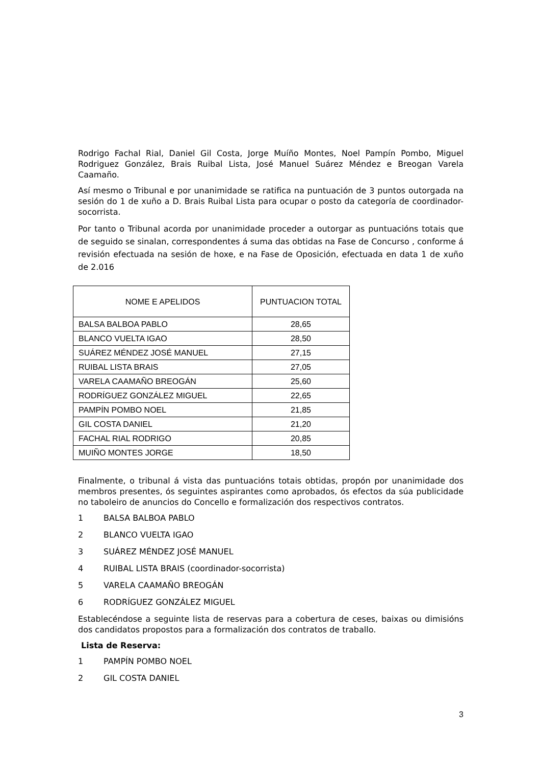Rodrigo Fachal Rial, Daniel Gil Costa, Jorge Muíño Montes, Noel Pampín Pombo, Miguel Rodriguez González, Brais Ruibal Lista, José Manuel Suárez Méndez e Breogan Varela Caamaño.
Así mesmo o Tribunal e por unanimidade se ratifica na puntuación de 3 puntos outorgada na sesión do 1 de xuño a D. Brais Ruibal Lista para ocupar o posto da categoría de coordinador-socorrista.
Por tanto o Tribunal acorda por unanimidade proceder a outorgar as puntuacións totais que de seguido se sinalan, correspondentes á suma das obtidas na Fase de Concurso , conforme á revisión efectuada na sesión de hoxe, e na Fase de Oposición, efectuada en data 1 de xuño de 2.016
| NOME E APELIDOS | PUNTUACION TOTAL |
| --- | --- |
| BALSA BALBOA PABLO | 28,65 |
| BLANCO VUELTA IGAO | 28,50 |
| SUÁREZ MÉNDEZ JOSÉ MANUEL | 27,15 |
| RUIBAL LISTA BRAIS | 27,05 |
| VARELA CAAMAÑO BREOGÁN | 25,60 |
| RODRÍGUEZ GONZÁLEZ MIGUEL | 22,65 |
| PAMPÍN POMBO NOEL | 21,85 |
| GIL COSTA DANIEL | 21,20 |
| FACHAL RIAL RODRIGO | 20,85 |
| MUIÑO MONTES JORGE | 18,50 |
Finalmente, o tribunal á vista das puntuacións totais obtidas, propón por unanimidade dos membros presentes, ós seguintes aspirantes como aprobados, ós efectos da súa publicidade no taboleiro de anuncios do Concello e formalización dos respectivos contratos.
1 BALSA BALBOA PABLO
2 BLANCO VUELTA IGAO
3 SUÁREZ MÉNDEZ JOSÉ MANUEL
4 RUIBAL LISTA BRAIS (coordinador-socorrista)
5 VARELA CAAMAÑO BREOGÁN
6 RODRÍGUEZ GONZÁLEZ MIGUEL
Establecéndose a seguinte lista de reservas para a cobertura de ceses, baixas ou dimisións dos candidatos propostos para a formalización dos contratos de traballo.
Lista de Reserva:
1 PAMPÍN POMBO NOEL
2 GIL COSTA DANIEL
3